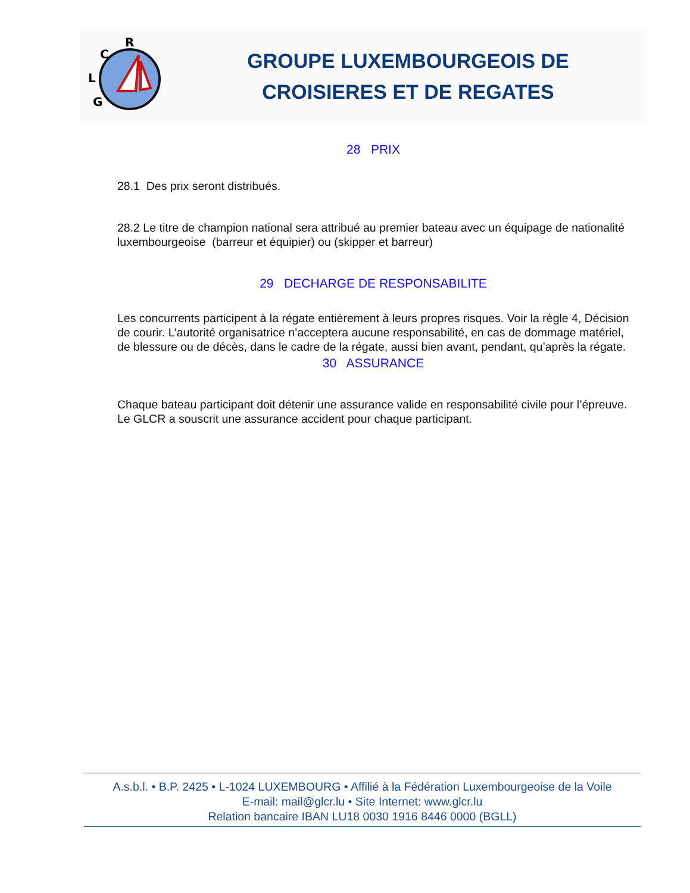R
C
L
G
GROUPE LUXEMBOURGEOIS DE
CROISIERES ET DE REGATES
28 PRIX
28.1 Des prix seront distribués.
28.2 Le titre de champion national sera attribué au premier bateau avec un équipage de nationalité luxembourgeoise (barreur et équipier) ou (skipper et barreur)
29 DECHARGE DE RESPONSABILITE
Les concurrents participent à la régate entièrement à leurs propres risques. Voir la règle 4, Décision de courir. L’autorité organisatrice n’acceptera aucune responsabilité, en cas de dommage matériel, de blessure ou de décès, dans le cadre de la régate, aussi bien avant, pendant, qu’après la régate.
30 ASSURANCE
Chaque bateau participant doit détenir une assurance valide en responsabilité civile pour l’épreuve. Le GLCR a souscrit une assurance accident pour chaque participant.
A.s.b.l. • B.P. 2425 • L-1024 LUXEMBOURG • Affilié à la Fédération Luxembourgeoise de la Voile
E-mail: mail@glcr.lu • Site Internet: www.glcr.lu
Relation bancaire IBAN LU18 0030 1916 8446 0000 (BGLL)